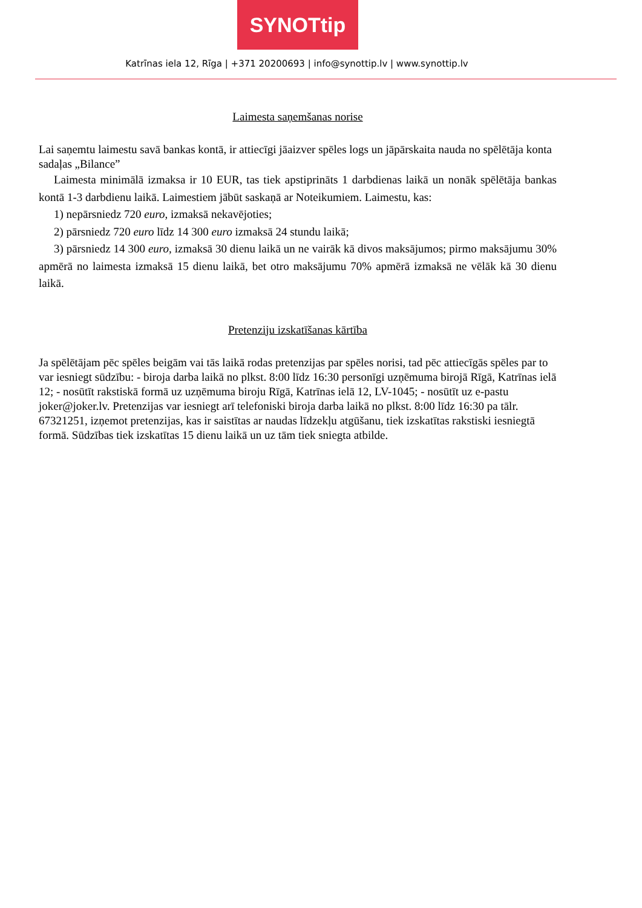SYNOTtip
Katrīnas iela 12, Rīga | +371 20200693 | info@synottip.lv | www.synottip.lv
Laimesta saņemšanas norise
Lai saņemtu laimestu savā bankas kontā, ir attiecīgi jāaizver spēles logs un jāpārskaita nauda no spēlētāja konta sadaļas „Bilance”
Laimesta minimālā izmaksa ir 10 EUR, tas tiek apstiprināts 1 darbdienas laikā un nonāk spēlētāja bankas kontā 1-3 darbdienu laikā. Laimestiem jābūt saskaņā ar Noteikumiem. Laimestu, kas:
1) nepārsniedz 720 euro, izmaksā nekavējoties;
2) pārsniedz 720 euro līdz 14 300 euro izmaksā 24 stundu laikā;
3) pārsniedz 14 300 euro, izmaksā 30 dienu laikā un ne vairāk kā divos maksājumos; pirmo maksājumu 30% apmērā no laimesta izmaksā 15 dienu laikā, bet otro maksājumu 70% apmērā izmaksā ne vēlāk kā 30 dienu laikā.
Pretenziju izskatīšanas kārtība
Ja spēlētājam pēc spēles beigām vai tās laikā rodas pretenzijas par spēles norisi, tad pēc attiecīgās spēles par to var iesniegt sūdzību: - biroja darba laikā no plkst. 8:00 līdz 16:30 personīgi uzņēmuma birojā Rīgā, Katrīnas ielā 12; - nosūtīt rakstiskā formā uz uzņēmuma biroju Rīgā, Katrīnas ielā 12, LV-1045; - nosūtīt uz e-pastu joker@joker.lv. Pretenzijas var iesniegt arī telefoniski biroja darba laikā no plkst. 8:00 līdz 16:30 pa tālr. 67321251, izņemot pretenzijas, kas ir saistītas ar naudas līdzekļu atgūšanu, tiek izskatītas rakstiski iesniegtā formā. Sūdzības tiek izskatītas 15 dienu laikā un uz tām tiek sniegta atbilde.